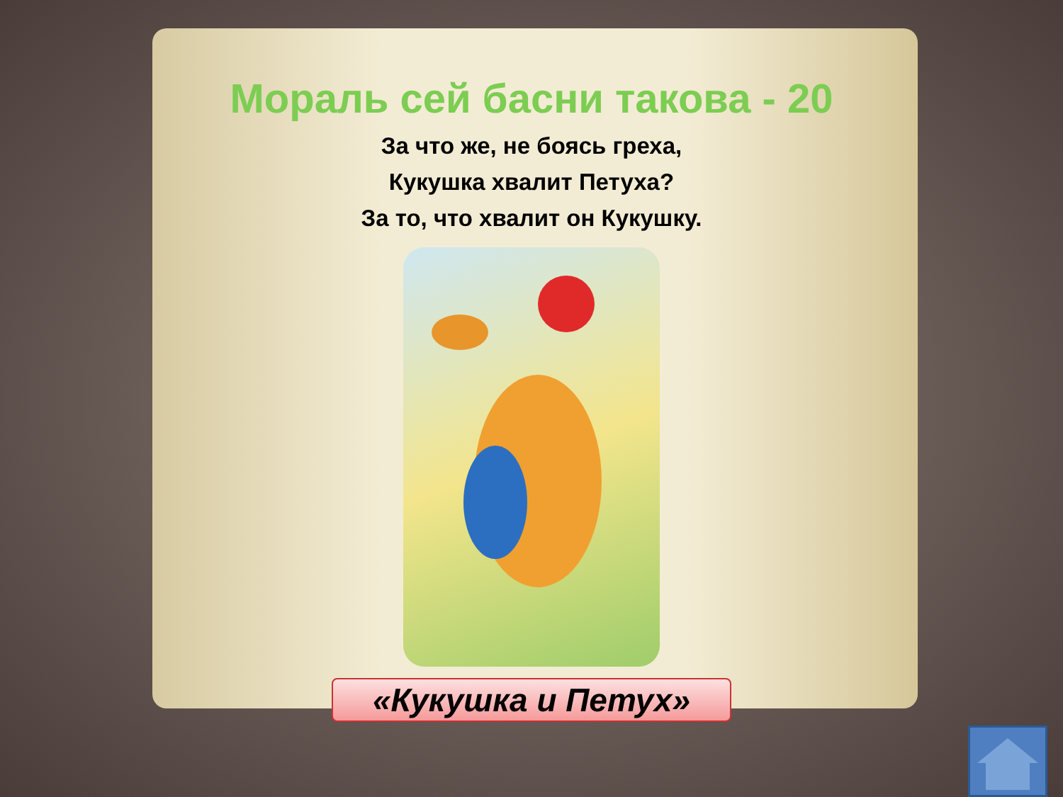Мораль сей басни такова - 20
За что же, не боясь греха,
Кукушка хвалит Петуха?
За то, что хвалит он Кукушку.
«Кукушка и Петух»